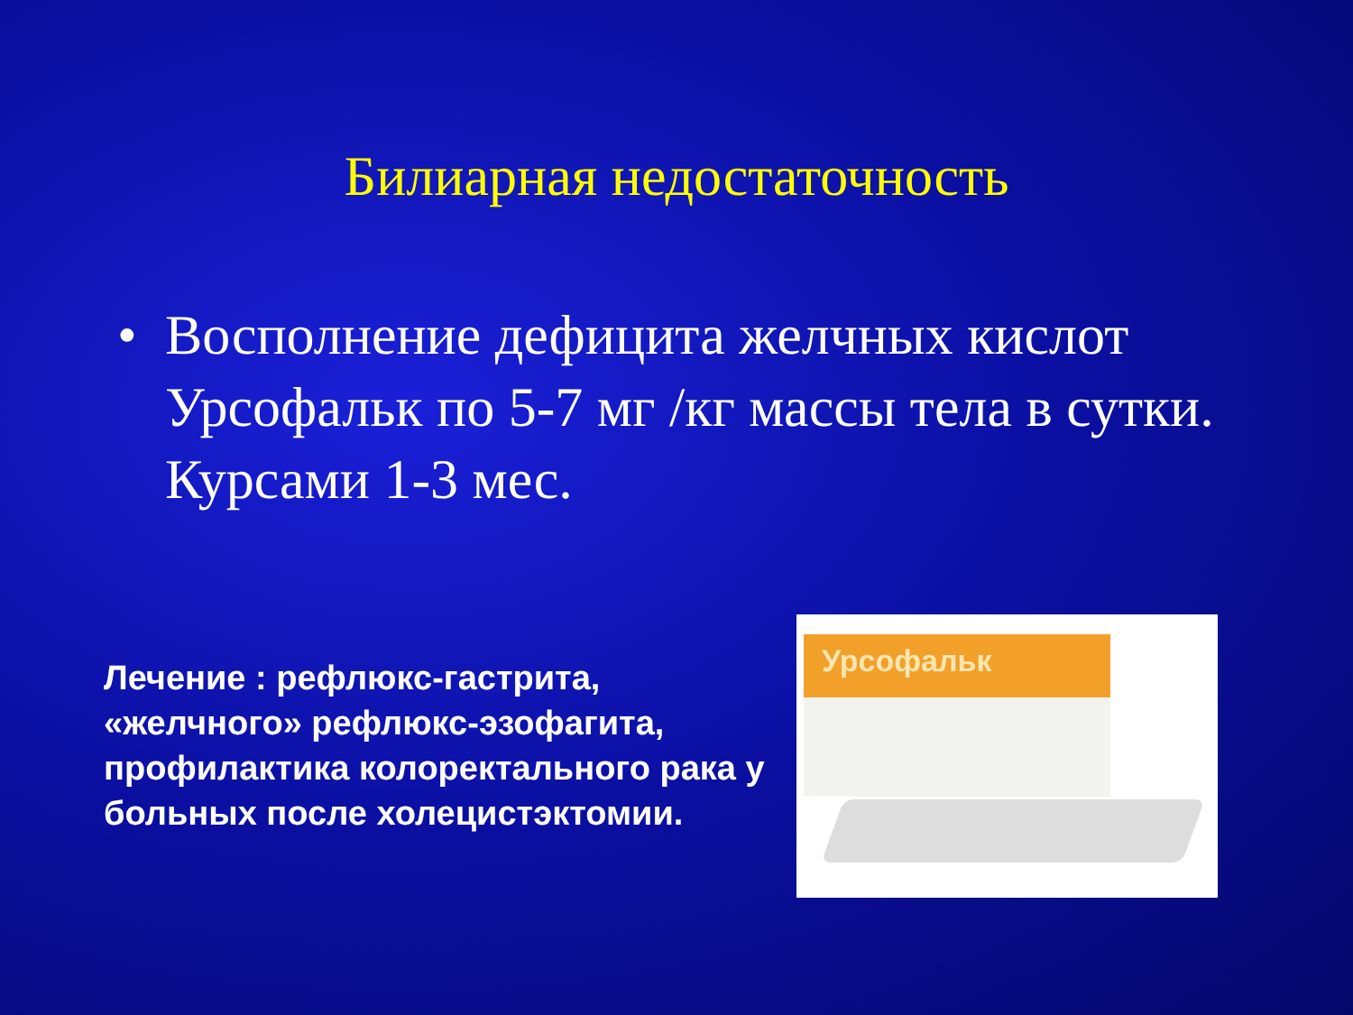Билиарная недостаточность
• Восполнение дефицита желчных кислот Урсофальк по 5-7 мг /кг массы тела в сутки. Курсами 1-3 мес.
Лечение : рефлюкс-гастрита, «желчного» рефлюкс-эзофагита, профилактика колоректального рака у больных после холецистэктомии.
Урсофальк